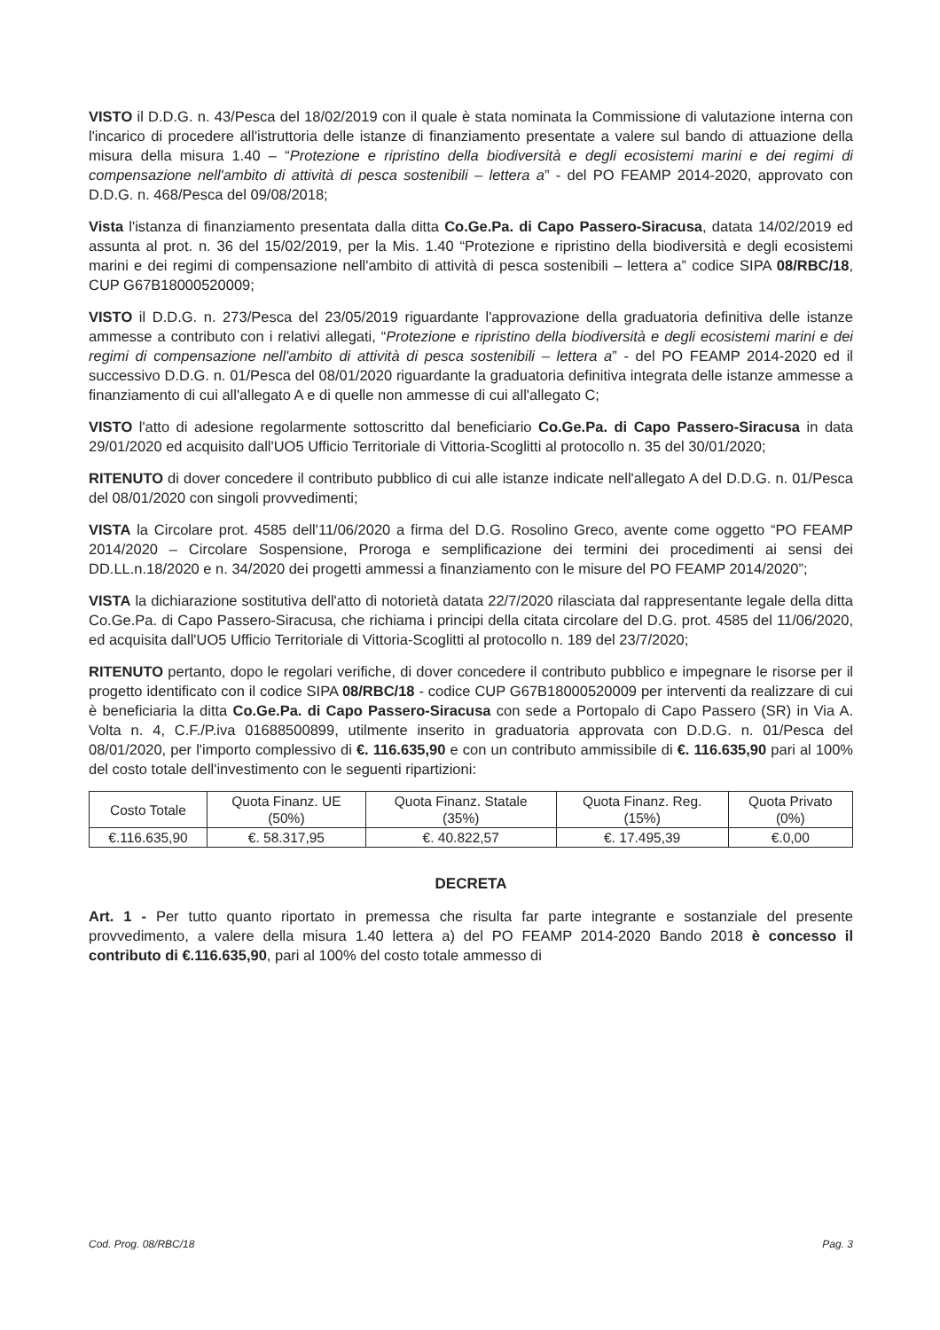VISTO il D.D.G. n. 43/Pesca del 18/02/2019 con il quale è stata nominata la Commissione di valutazione interna con l'incarico di procedere all'istruttoria delle istanze di finanziamento presentate a valere sul bando di attuazione della misura della misura 1.40 – “Protezione e ripristino della biodiversità e degli ecosistemi marini e dei regimi di compensazione nell'ambito di attività di pesca sostenibili – lettera a” - del PO FEAMP 2014-2020, approvato con D.D.G. n. 468/Pesca del 09/08/2018;
Vista l'istanza di finanziamento presentata dalla ditta Co.Ge.Pa. di Capo Passero-Siracusa, datata 14/02/2019 ed assunta al prot. n. 36 del 15/02/2019, per la Mis. 1.40 “Protezione e ripristino della biodiversità e degli ecosistemi marini e dei regimi di compensazione nell'ambito di attività di pesca sostenibili – lettera a” codice SIPA 08/RBC/18, CUP G67B18000520009;
VISTO il D.D.G. n. 273/Pesca del 23/05/2019 riguardante l'approvazione della graduatoria definitiva delle istanze ammesse a contributo con i relativi allegati, “Protezione e ripristino della biodiversità e degli ecosistemi marini e dei regimi di compensazione nell'ambito di attività di pesca sostenibili – lettera a” - del PO FEAMP 2014-2020 ed il successivo D.D.G. n. 01/Pesca del 08/01/2020 riguardante la graduatoria definitiva integrata delle istanze ammesse a finanziamento di cui all'allegato A e di quelle non ammesse di cui all'allegato C;
VISTO l'atto di adesione regolarmente sottoscritto dal beneficiario Co.Ge.Pa. di Capo Passero-Siracusa in data 29/01/2020 ed acquisito dall'UO5 Ufficio Territoriale di Vittoria-Scoglitti al protocollo n. 35 del 30/01/2020;
RITENUTO di dover concedere il contributo pubblico di cui alle istanze indicate nell'allegato A del D.D.G. n. 01/Pesca del 08/01/2020 con singoli provvedimenti;
VISTA la Circolare prot. 4585 dell'11/06/2020 a firma del D.G. Rosolino Greco, avente come oggetto “PO FEAMP 2014/2020 – Circolare Sospensione, Proroga e semplificazione dei termini dei procedimenti ai sensi dei DD.LL.n.18/2020 e n. 34/2020 dei progetti ammessi a finanziamento con le misure del PO FEAMP 2014/2020”;
VISTA la dichiarazione sostitutiva dell'atto di notorietà datata 22/7/2020 rilasciata dal rappresentante legale della ditta Co.Ge.Pa. di Capo Passero-Siracusa, che richiama i principi della citata circolare del D.G. prot. 4585 del 11/06/2020, ed acquisita dall'UO5 Ufficio Territoriale di Vittoria-Scoglitti al protocollo n. 189 del 23/7/2020;
RITENUTO pertanto, dopo le regolari verifiche, di dover concedere il contributo pubblico e impegnare le risorse per il progetto identificato con il codice SIPA 08/RBC/18 - codice CUP G67B18000520009 per interventi da realizzare di cui è beneficiaria la ditta Co.Ge.Pa. di Capo Passero-Siracusa con sede a Portopalo di Capo Passero (SR) in Via A. Volta n. 4, C.F./P.iva 01688500899, utilmente inserito in graduatoria approvata con D.D.G. n. 01/Pesca del 08/01/2020, per l'importo complessivo di €. 116.635,90 e con un contributo ammissibile di €. 116.635,90 pari al 100% del costo totale dell'investimento con le seguenti ripartizioni:
| Costo Totale | Quota Finanz. UE (50%) | Quota Finanz. Statale (35%) | Quota Finanz. Reg. (15%) | Quota Privato (0%) |
| €.116.635,90 | €. 58.317,95 | €. 40.822,57 | €. 17.495,39 | €.0,00 |
DECRETA
Art. 1 - Per tutto quanto riportato in premessa che risulta far parte integrante e sostanziale del presente provvedimento, a valere della misura 1.40 lettera a) del PO FEAMP 2014-2020 Bando 2018 è concesso il contributo di €.116.635,90, pari al 100% del costo totale ammesso di
Cod. Prog. 08/RBC/18 Pag. 3